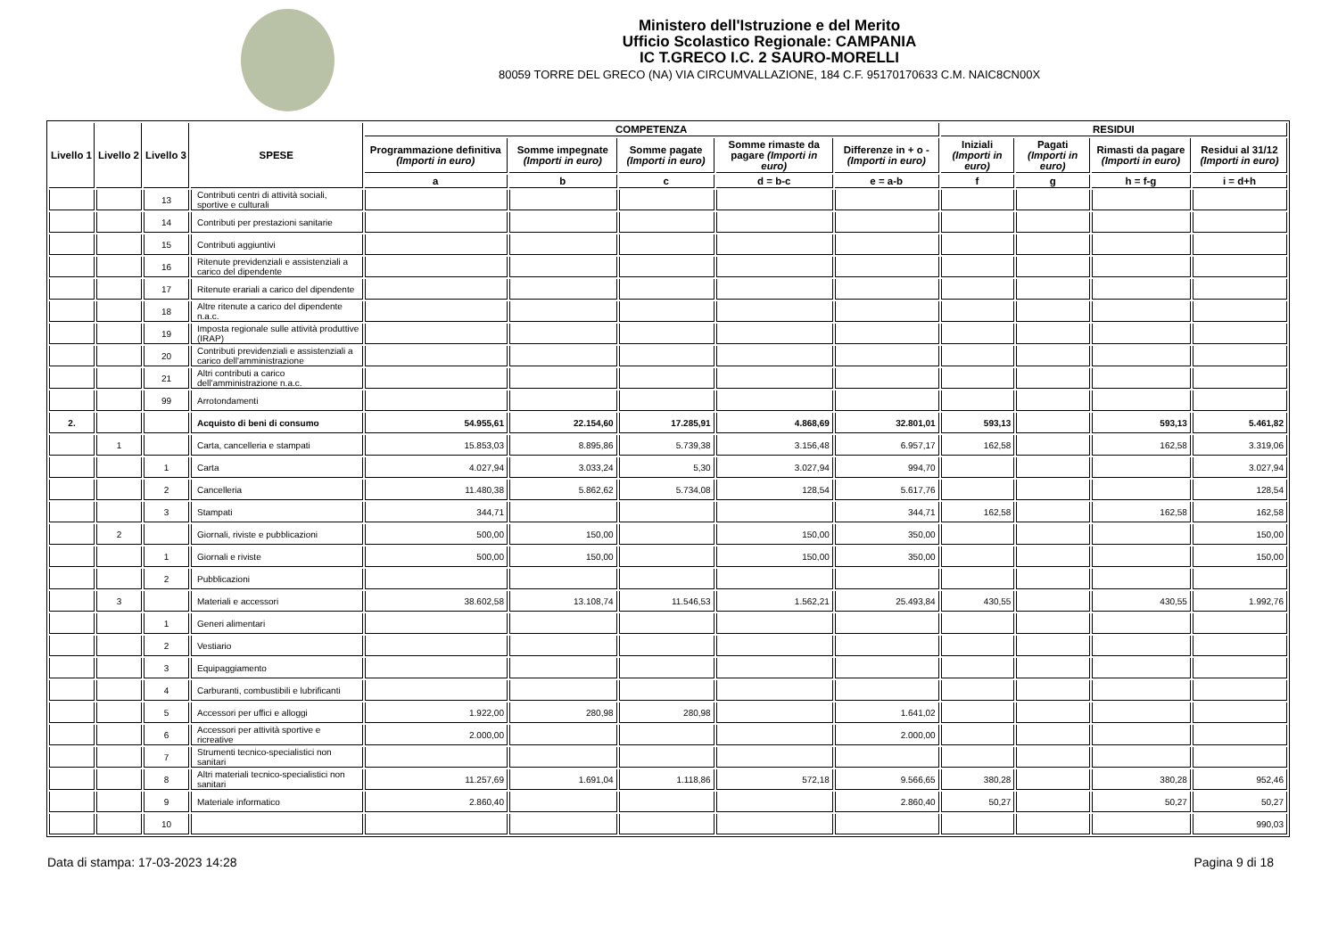Ministero dell'Istruzione e del Merito
Ufficio Scolastico Regionale: CAMPANIA
IC T.GRECO I.C. 2 SAURO-MORELLI
80059 TORRE DEL GRECO (NA) VIA CIRCUMVALLAZIONE, 184 C.F. 95170170633 C.M. NAIC8CN00X
| Livello 1 | Livello 2 | Livello 3 | SPESE | COMPETENZA | | | | | RESIDUI | | | |
| --- | --- | --- | --- | --- | --- | --- | --- | --- | --- | --- | --- | --- |
| | | | | Programmazione definitiva (Importi in euro) | Somme impegnate (Importi in euro) | Somme pagate (Importi in euro) | Somme rimaste da pagare (Importi in euro) | Differenze in + o - (Importi in euro) | Iniziali (Importi in euro) | Pagati (Importi in euro) | Rimasti da pagare (Importi in euro) | Residui al 31/12 (Importi in euro) |
| | | | | a | b | c | d = b-c | e = a-b | f | g | h = f-g | i = d+h |
| | | 13 | Contributi centri di attività sociali, sportive e culturali | | | | | | | | | |
| | | 14 | Contributi per prestazioni sanitarie | | | | | | | | | |
| | | 15 | Contributi aggiuntivi | | | | | | | | | |
| | | 16 | Ritenute previdenziali e assistenziali a carico del dipendente | | | | | | | | | |
| | | 17 | Ritenute erariali a carico del dipendente | | | | | | | | | |
| | | 18 | Altre ritenute a carico del dipendente n.a.c. | | | | | | | | | |
| | | 19 | Imposta regionale sulle attività produttive (IRAP) | | | | | | | | | |
| | | 20 | Contributi previdenziali e assistenziali a carico dell'amministrazione | | | | | | | | | |
| | | 21 | Altri contributi a carico dell'amministrazione n.a.c. | | | | | | | | | |
| | | 99 | Arrotondamenti | | | | | | | | | |
| 2. | | | Acquisto di beni di consumo | 54.955,61 | 22.154,60 | 17.285,91 | 4.868,69 | 32.801,01 | 593,13 | | 593,13 | 5.461,82 |
| | 1 | | Carta, cancelleria e stampati | 15.853,03 | 8.895,86 | 5.739,38 | 3.156,48 | 6.957,17 | 162,58 | | 162,58 | 3.319,06 |
| | | 1 | Carta | 4.027,94 | 3.033,24 | 5,30 | 3.027,94 | 994,70 | | | | 3.027,94 |
| | | 2 | Cancelleria | 11.480,38 | 5.862,62 | 5.734,08 | 128,54 | 5.617,76 | | | | 128,54 |
| | | 3 | Stampati | 344,71 | | | | 344,71 | 162,58 | | 162,58 | 162,58 |
| | 2 | | Giornali, riviste e pubblicazioni | 500,00 | 150,00 | | 150,00 | 350,00 | | | | 150,00 |
| | | 1 | Giornali e riviste | 500,00 | 150,00 | | 150,00 | 350,00 | | | | 150,00 |
| | | 2 | Pubblicazioni | | | | | | | | | |
| | 3 | | Materiali e accessori | 38.602,58 | 13.108,74 | 11.546,53 | 1.562,21 | 25.493,84 | 430,55 | | 430,55 | 1.992,76 |
| | | 1 | Generi alimentari | | | | | | | | | |
| | | 2 | Vestiario | | | | | | | | | |
| | | 3 | Equipaggiamento | | | | | | | | | |
| | | 4 | Carburanti, combustibili e lubrificanti | | | | | | | | | |
| | | 5 | Accessori per uffici e alloggi | 1.922,00 | 280,98 | 280,98 | | 1.641,02 | | | | |
| | | 6 | Accessori per attività sportive e ricreative | 2.000,00 | | | | 2.000,00 | | | | |
| | | 7 | Strumenti tecnico-specialistici non sanitari | | | | | | | | | |
| | | 8 | Altri materiali tecnico-specialistici non sanitari | 11.257,69 | 1.691,04 | 1.118,86 | 572,18 | 9.566,65 | 380,28 | | 380,28 | 952,46 |
| | | 9 | Materiale informatico | 2.860,40 | | | | 2.860,40 | 50,27 | | 50,27 | 50,27 |
| | | 10 | | | | | | | | | | 990,03 |
Data di stampa: 17-03-2023 14:28 Pagina 9 di 18